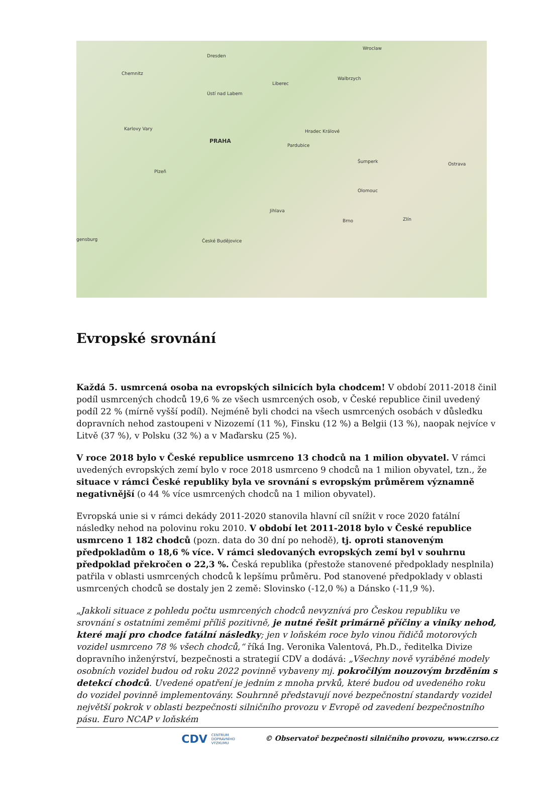Dresden
Wroclaw
Chemnitz
Liberec
Walbrzych
Ústí nad Labem
Karlovy Vary
PRAHA
Pardubice
Hradec Králové
Plzeň
Šumperk
Olomouc
Jihlava
Brno
České Budějovice
Zlín
Ostrava
gensburg
Evropské srovnání
Každá 5. usmrcená osoba na evropských silnicích byla chodcem! V období 2011-2018 činil podíl usmrcených chodců 19,6 % ze všech usmrcených osob, v České republice činil uvedený podíl 22 % (mírně vyšší podíl). Nejméně byli chodci na všech usmrcených osobách v důsledku dopravních nehod zastoupeni v Nizozemí (11 %), Finsku (12 %) a Belgii (13 %), naopak nejvíce v Litvě (37 %), v Polsku (32 %) a v Maďarsku (25 %).
V roce 2018 bylo v České republice usmrceno 13 chodců na 1 milion obyvatel. V rámci uvedených evropských zemí bylo v roce 2018 usmrceno 9 chodců na 1 milion obyvatel, tzn., že situace v rámci České republiky byla ve srovnání s evropským průměrem významně negativnější (o 44 % více usmrcených chodců na 1 milion obyvatel).
Evropská unie si v rámci dekády 2011-2020 stanovila hlavní cíl snížit v roce 2020 fatální následky nehod na polovinu roku 2010. V období let 2011-2018 bylo v České republice usmrceno 1 182 chodců (pozn. data do 30 dní po nehodě), tj. oproti stanoveným předpokladům o 18,6 % více. V rámci sledovaných evropských zemí byl v souhrnu předpoklad překročen o 22,3 %. Česká republika (přestože stanovené předpoklady nesplnila) patřila v oblasti usmrcených chodců k lepšímu průměru. Pod stanovené předpoklady v oblasti usmrcených chodců se dostaly jen 2 země: Slovinsko (-12,0 %) a Dánsko (-11,9 %).
„Jakkoli situace z pohledu počtu usmrcených chodců nevyznívá pro Českou republiku ve srovnání s ostatními zeměmi příliš pozitivně, je nutné řešit primárně příčiny a viníky nehod, které mají pro chodce fatální následky; jen v loňském roce bylo vinou řidičů motorových vozidel usmrceno 78 % všech chodců,“ říká Ing. Veronika Valentová, Ph.D., ředitelka Divize dopravního inženýrství, bezpečnosti a strategií CDV a dodává: „Všechny nově vyráběné modely osobních vozidel budou od roku 2022 povinně vybaveny mj. pokročilým nouzovým brzděním s detekcí chodců. Uvedené opatření je jedním z mnoha prvků, které budou od uvedeného roku do vozidel povinně implementovány. Souhrnně představují nové bezpečnostní standardy vozidel největší pokrok v oblasti bezpečnosti silničního provozu v Evropě od zavedení bezpečnostního pásu. Euro NCAP v loňském
CDV CENTRUM
DOPRAVNÍHO
VÝZKUMU © Observatoř bezpečnosti silničního provozu, www.czrso.cz